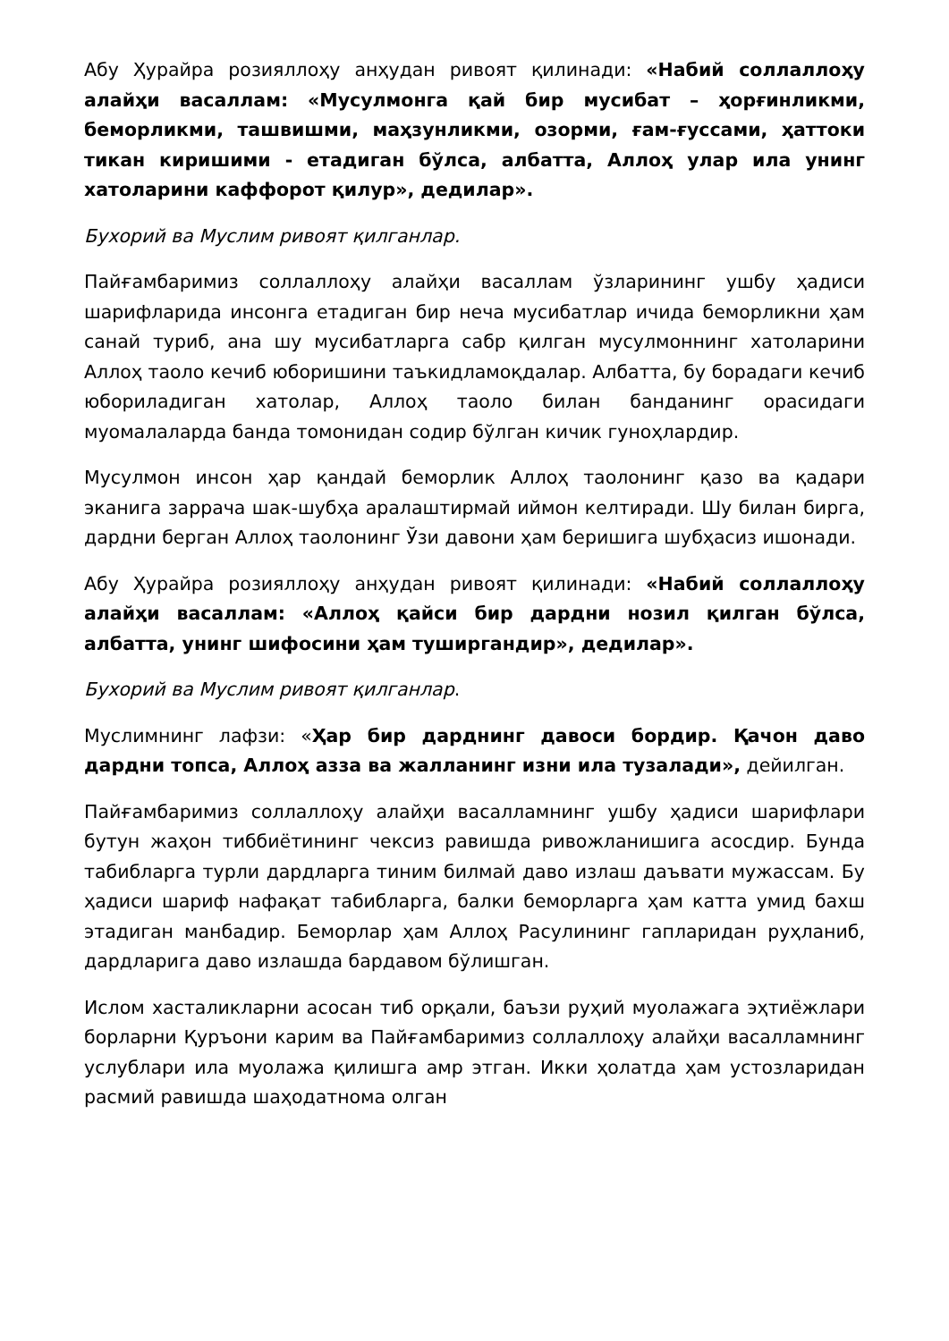Абу Ҳурайра розияллоҳу анҳудан ривоят қилинади: «Набий соллаллоҳу алайҳи васаллам: «Мусулмонга қай бир мусибат – ҳорғинликми, беморликми, ташвишми, маҳзунликми, озорми, ғам-ғуссами, ҳаттоки тикан киришими - етадиган бўлса, албатта, Аллоҳ улар ила унинг хатоларини каффорот қилур», дедилар».
Бухорий ва Муслим ривоят қилганлар.
Пайғамбаримиз соллаллоҳу алайҳи васаллам ўзларининг ушбу ҳадиси шарифларида инсонга етадиган бир неча мусибатлар ичида беморликни ҳам санай туриб, ана шу мусибатларга сабр қилган мусулмоннинг хатоларини Аллоҳ таоло кечиб юборишини таъкидламоқдалар. Албатта, бу борадаги кечиб юбориладиган хатолар, Аллоҳ таоло билан банданинг орасидаги муомалаларда банда томонидан содир бўлган кичик гуноҳлардир.
Мусулмон инсон ҳар қандай беморлик Аллоҳ таолонинг қазо ва қадари эканига заррача шак-шубҳа аралаштирмай иймон келтиради. Шу билан бирга, дардни берган Аллоҳ таолонинг Ўзи давони ҳам беришига шубҳасиз ишонади.
Абу Ҳурайра розияллоҳу анҳудан ривоят қилинади: «Набий соллаллоҳу алайҳи васаллам: «Аллоҳ қайси бир дардни нозил қилган бўлса, албатта, унинг шифосини ҳам туширгандир», дедилар».
Бухорий ва Муслим ривоят қилганлар.
Муслимнинг лафзи: «Ҳар бир дарднинг давоси бордир. Қачон даво дардни топса, Аллоҳ азза ва жалланинг изни ила тузалади», дейилган.
Пайғамбаримиз соллаллоҳу алайҳи васалламнинг ушбу ҳадиси шарифлари бутун жаҳон тиббиётининг чексиз равишда ривожланишига асосдир. Бунда табибларга турли дардларга тиним билмай даво излаш даъвати мужассам. Бу ҳадиси шариф нафақат табибларга, балки беморларга ҳам катта умид бахш этадиган манбадир. Беморлар ҳам Аллоҳ Расулининг гапларидан руҳланиб, дардларига даво излашда бардавом бўлишган.
Ислом хасталикларни асосан тиб орқали, баъзи руҳий муолажага эҳтиёжлари борларни Қуръони карим ва Пайғамбаримиз соллаллоҳу алайҳи васалламнинг услублари ила муолажа қилишга амр этган. Икки ҳолатда ҳам устозларидан расмий равишда шаҳодатнома олган